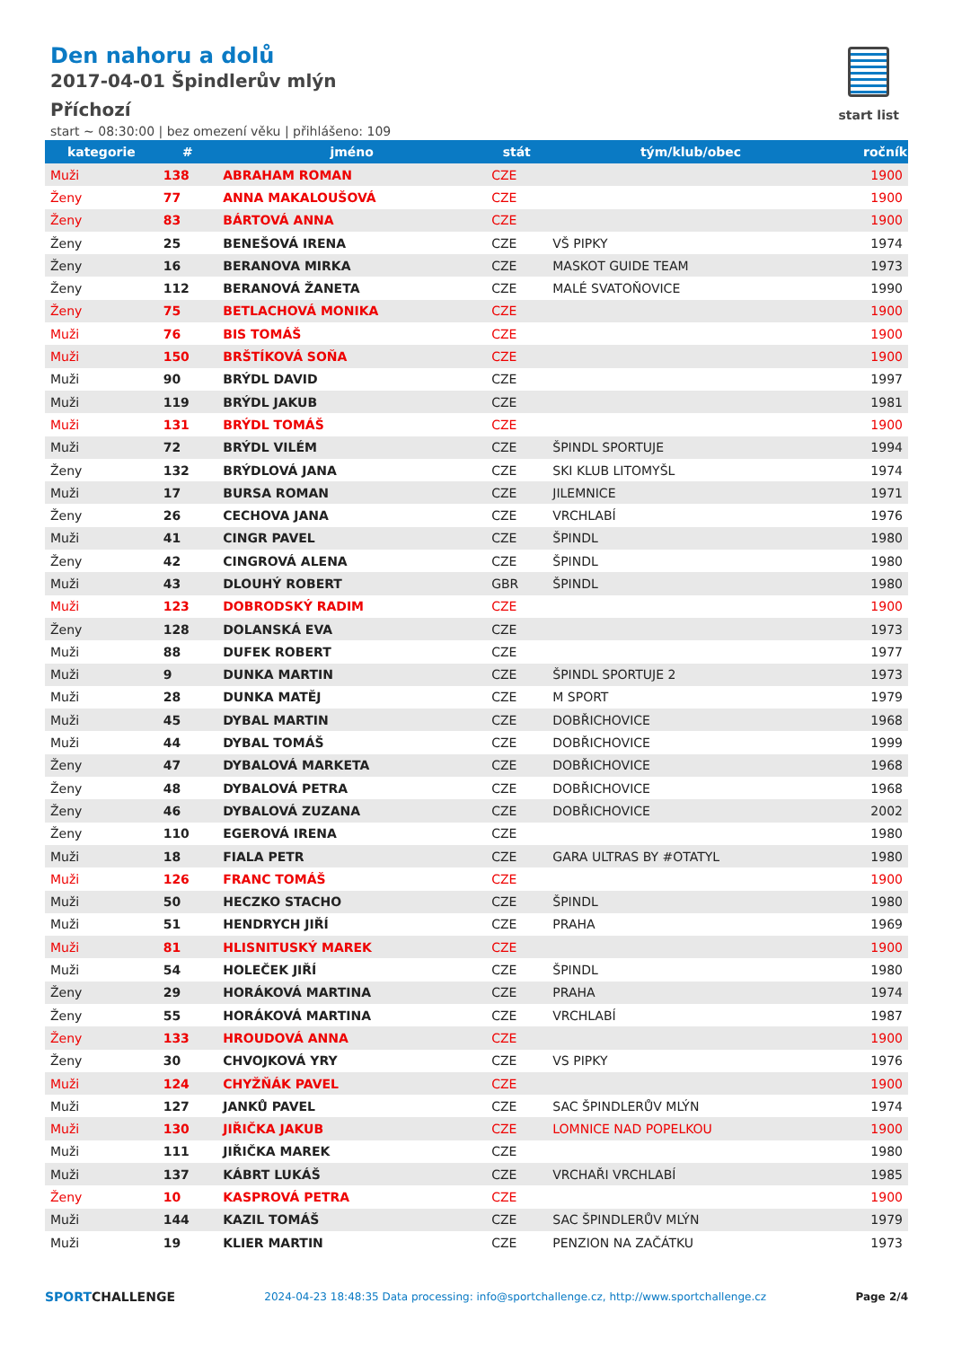Den nahoru a dolů
2017-04-01 Špindlerův mlýn
Příchozí
start ~ 08:30:00 | bez omezení věku | přihlášeno: 109
start list
| kategorie | # | jméno | stát | tým/klub/obec | ročník |
| --- | --- | --- | --- | --- | --- |
| Muži | 138 | ABRAHAM ROMAN | CZE | | 1900 |
| Ženy | 77 | ANNA MAKALOUŠOVÁ | CZE | | 1900 |
| Ženy | 83 | BÁRTOVÁ ANNA | CZE | | 1900 |
| Ženy | 25 | BENEŠOVÁ IRENA | CZE | VŠ PIPKY | 1974 |
| Ženy | 16 | BERANOVA MIRKA | CZE | MASKOT GUIDE TEAM | 1973 |
| Ženy | 112 | BERANOVÁ ŽANETA | CZE | MALÉ SVATOŇOVICE | 1990 |
| Ženy | 75 | BETLACHOVÁ MONIKA | CZE | | 1900 |
| Muži | 76 | BIS TOMÁŠ | CZE | | 1900 |
| Muži | 150 | BRŠTÍKOVÁ SOŇA | CZE | | 1900 |
| Muži | 90 | BRÝDL DAVID | CZE | | 1997 |
| Muži | 119 | BRÝDL JAKUB | CZE | | 1981 |
| Muži | 131 | BRÝDL TOMÁŠ | CZE | | 1900 |
| Muži | 72 | BRÝDL VILÉM | CZE | ŠPINDL SPORTUJE | 1994 |
| Ženy | 132 | BRÝDLOVÁ JANA | CZE | SKI KLUB LITOMYŠL | 1974 |
| Muži | 17 | BURSA ROMAN | CZE | JILEMNICE | 1971 |
| Ženy | 26 | CECHOVA JANA | CZE | VRCHLABÍ | 1976 |
| Muži | 41 | CINGR PAVEL | CZE | ŠPINDL | 1980 |
| Ženy | 42 | CINGROVÁ ALENA | CZE | ŠPINDL | 1980 |
| Muži | 43 | DLOUHÝ ROBERT | GBR | ŠPINDL | 1980 |
| Muži | 123 | DOBRODSKÝ RADIM | CZE | | 1900 |
| Ženy | 128 | DOLANSKÁ EVA | CZE | | 1973 |
| Muži | 88 | DUFEK ROBERT | CZE | | 1977 |
| Muži | 9 | DUNKA MARTIN | CZE | ŠPINDL SPORTUJE 2 | 1973 |
| Muži | 28 | DUNKA MATĚJ | CZE | M SPORT | 1979 |
| Muži | 45 | DYBAL MARTIN | CZE | DOBŘICHOVICE | 1968 |
| Muži | 44 | DYBAL TOMÁŠ | CZE | DOBŘICHOVICE | 1999 |
| Ženy | 47 | DYBALOVÁ MARKETA | CZE | DOBŘICHOVICE | 1968 |
| Ženy | 48 | DYBALOVÁ PETRA | CZE | DOBŘICHOVICE | 1968 |
| Ženy | 46 | DYBALOVÁ ZUZANA | CZE | DOBŘICHOVICE | 2002 |
| Ženy | 110 | EGEROVÁ IRENA | CZE | | 1980 |
| Muži | 18 | FIALA PETR | CZE | GARA ULTRAS BY #OTATYL | 1980 |
| Muži | 126 | FRANC TOMÁŠ | CZE | | 1900 |
| Muži | 50 | HECZKO STACHO | CZE | ŠPINDL | 1980 |
| Muži | 51 | HENDRYCH JIŘÍ | CZE | PRAHA | 1969 |
| Muži | 81 | HLISNITUSKÝ MAREK | CZE | | 1900 |
| Muži | 54 | HOLEČEK JIŘÍ | CZE | ŠPINDL | 1980 |
| Ženy | 29 | HORÁKOVÁ MARTINA | CZE | PRAHA | 1974 |
| Ženy | 55 | HORÁKOVÁ MARTINA | CZE | VRCHLABÍ | 1987 |
| Ženy | 133 | HROUDOVÁ ANNA | CZE | | 1900 |
| Ženy | 30 | CHVOJKOVÁ YRY | CZE | VS PIPKY | 1976 |
| Muži | 124 | CHYŽŇÁK PAVEL | CZE | | 1900 |
| Muži | 127 | JANKŮ PAVEL | CZE | SAC ŠPINDLERŮV MLÝN | 1974 |
| Muži | 130 | JIŘIČKA JAKUB | CZE | LOMNICE NAD POPELKOU | 1900 |
| Muži | 111 | JIŘIČKA MAREK | CZE | | 1980 |
| Muži | 137 | KÁBRT LUKÁŠ | CZE | VRCHAŘI VRCHLABÍ | 1985 |
| Ženy | 10 | KASPROVÁ PETRA | CZE | | 1900 |
| Muži | 144 | KAZIL TOMÁŠ | CZE | SAC ŠPINDLERŮV MLÝN | 1979 |
| Muži | 19 | KLIER MARTIN | CZE | PENZION NA ZAČÁTKU | 1973 |
SPORTCHALLENGE 2024-04-23 18:48:35 Data processing: info@sportchallenge.cz, http://www.sportchallenge.cz Page 2/4